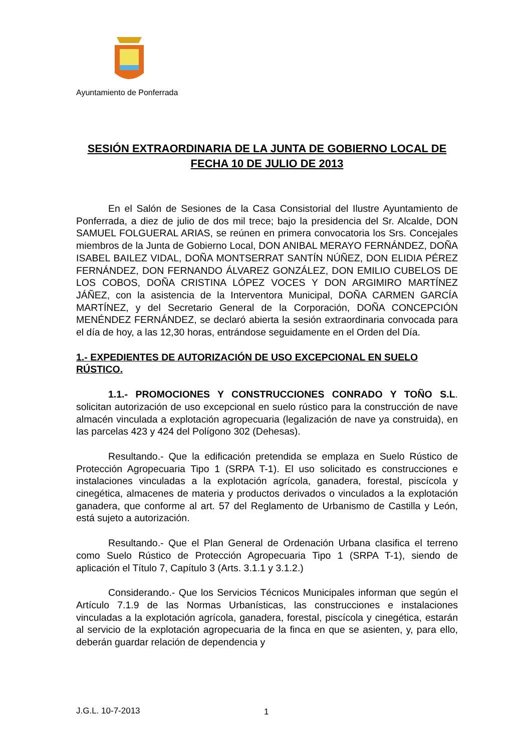Ayuntamiento de Ponferrada
SESIÓN EXTRAORDINARIA DE LA JUNTA DE GOBIERNO LOCAL DE FECHA 10 DE JULIO DE 2013
En el Salón de Sesiones de la Casa Consistorial del Ilustre Ayuntamiento de Ponferrada, a diez de julio de dos mil trece; bajo la presidencia del Sr. Alcalde, DON SAMUEL FOLGUERAL ARIAS, se reúnen en primera convocatoria los Srs. Concejales miembros de la Junta de Gobierno Local, DON ANIBAL MERAYO FERNÁNDEZ, DOÑA ISABEL BAILEZ VIDAL, DOÑA MONTSERRAT SANTÍN NÚÑEZ, DON ELIDIA PÉREZ FERNÁNDEZ, DON FERNANDO ÁLVAREZ GONZÁLEZ, DON EMILIO CUBELOS DE LOS COBOS, DOÑA CRISTINA LÓPEZ VOCES Y DON ARGIMIRO MARTÍNEZ JÁÑEZ, con la asistencia de la Interventora Municipal, DOÑA CARMEN GARCÍA MARTÍNEZ, y del Secretario General de la Corporación, DOÑA CONCEPCIÓN MENÉNDEZ FERNÁNDEZ, se declaró abierta la sesión extraordinaria convocada para el día de hoy, a las 12,30 horas, entrándose seguidamente en el Orden del Día.
1.- EXPEDIENTES DE AUTORIZACIÓN DE USO EXCEPCIONAL EN SUELO RÚSTICO.
1.1.- PROMOCIONES Y CONSTRUCCIONES CONRADO Y TOÑO S.L. solicitan autorización de uso excepcional en suelo rústico para la construcción de nave almacén vinculada a explotación agropecuaria (legalización de nave ya construida), en las parcelas 423 y 424 del Polígono 302 (Dehesas).
Resultando.- Que la edificación pretendida se emplaza en Suelo Rústico de Protección Agropecuaria Tipo 1 (SRPA T-1). El uso solicitado es construcciones e instalaciones vinculadas a la explotación agrícola, ganadera, forestal, piscícola y cinegética, almacenes de materia y productos derivados o vinculados a la explotación ganadera, que conforme al art. 57 del Reglamento de Urbanismo de Castilla y León, está sujeto a autorización.
Resultando.- Que el Plan General de Ordenación Urbana clasifica el terreno como Suelo Rústico de Protección Agropecuaria Tipo 1 (SRPA T-1), siendo de aplicación el Título 7, Capítulo 3 (Arts. 3.1.1 y 3.1.2.)
Considerando.- Que los Servicios Técnicos Municipales informan que según el Artículo 7.1.9 de las Normas Urbanísticas, las construcciones e instalaciones vinculadas a la explotación agrícola, ganadera, forestal, piscícola y cinegética, estarán al servicio de la explotación agropecuaria de la finca en que se asienten, y, para ello, deberán guardar relación de dependencia y
J.G.L. 10-7-2013 1